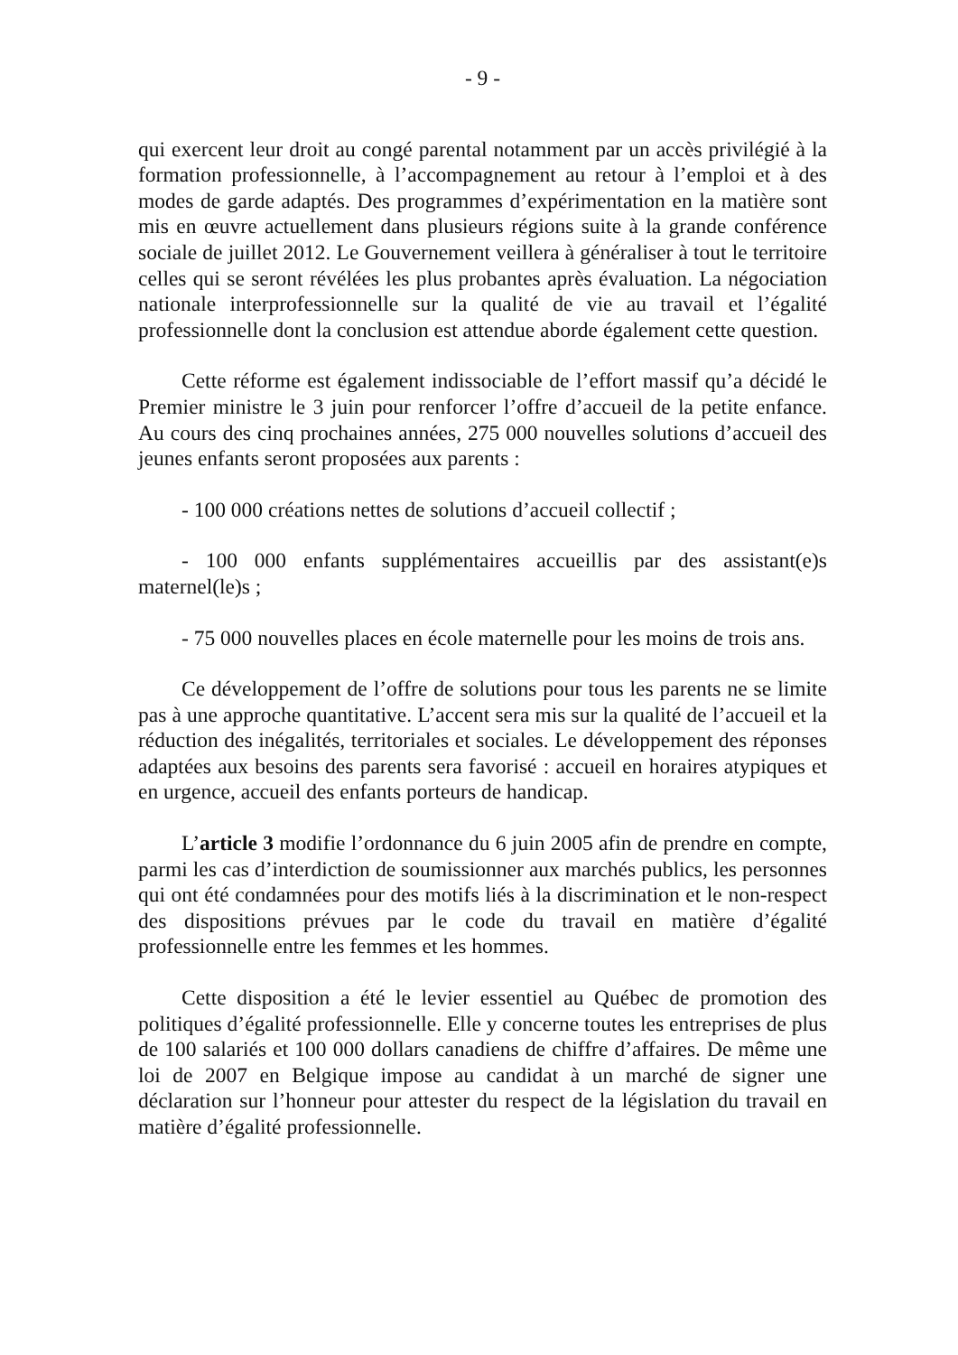- 9 -
qui exercent leur droit au congé parental notamment par un accès privilégié à la formation professionnelle, à l’accompagnement au retour à l’emploi et à des modes de garde adaptés. Des programmes d’expérimentation en la matière sont mis en œuvre actuellement dans plusieurs régions suite à la grande conférence sociale de juillet 2012. Le Gouvernement veillera à généraliser à tout le territoire celles qui se seront révélées les plus probantes après évaluation. La négociation nationale interprofessionnelle sur la qualité de vie au travail et l’égalité professionnelle dont la conclusion est attendue aborde également cette question.
Cette réforme est également indissociable de l’effort massif qu’a décidé le Premier ministre le 3 juin pour renforcer l’offre d’accueil de la petite enfance. Au cours des cinq prochaines années, 275 000 nouvelles solutions d’accueil des jeunes enfants seront proposées aux parents :
- 100 000 créations nettes de solutions d’accueil collectif ;
- 100 000 enfants supplémentaires accueillis par des assistant(e)s maternel(le)s ;
- 75 000 nouvelles places en école maternelle pour les moins de trois ans.
Ce développement de l’offre de solutions pour tous les parents ne se limite pas à une approche quantitative. L’accent sera mis sur la qualité de l’accueil et la réduction des inégalités, territoriales et sociales. Le développement des réponses adaptées aux besoins des parents sera favorisé : accueil en horaires atypiques et en urgence, accueil des enfants porteurs de handicap.
L’article 3 modifie l’ordonnance du 6 juin 2005 afin de prendre en compte, parmi les cas d’interdiction de soumissionner aux marchés publics, les personnes qui ont été condamnées pour des motifs liés à la discrimination et le non-respect des dispositions prévues par le code du travail en matière d’égalité professionnelle entre les femmes et les hommes.
Cette disposition a été le levier essentiel au Québec de promotion des politiques d’égalité professionnelle. Elle y concerne toutes les entreprises de plus de 100 salariés et 100 000 dollars canadiens de chiffre d’affaires. De même une loi de 2007 en Belgique impose au candidat à un marché de signer une déclaration sur l’honneur pour attester du respect de la législation du travail en matière d’égalité professionnelle.